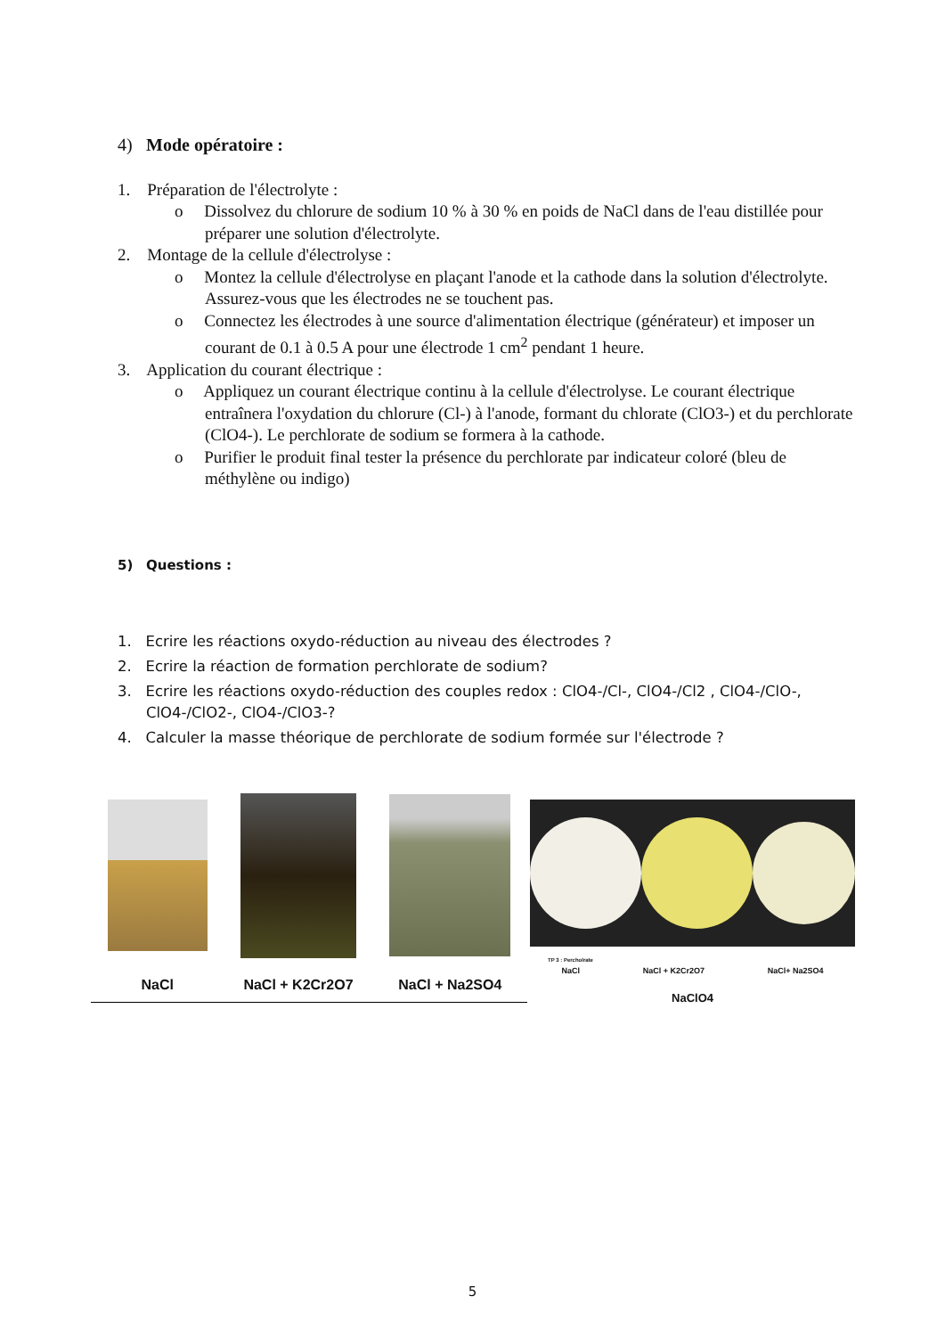4) Mode opératoire :
1. Préparation de l'électrolyte :
o Dissolvez du chlorure de sodium 10 % à 30 % en poids de NaCl dans de l'eau distillée pour préparer une solution d'électrolyte.
2. Montage de la cellule d'électrolyse :
o Montez la cellule d'électrolyse en plaçant l'anode et la cathode dans la solution d'électrolyte. Assurez-vous que les électrodes ne se touchent pas.
o Connectez les électrodes à une source d'alimentation électrique (générateur) et imposer un courant de 0.1 à 0.5 A pour une électrode 1 cm<sup>2</sup> pendant 1 heure.
3. Application du courant électrique :
o Appliquez un courant électrique continu à la cellule d'électrolyse. Le courant électrique entraînera l'oxydation du chlorure (Cl-) à l'anode, formant du chlorate (ClO3-) et du perchlorate (ClO4-). Le perchlorate de sodium se formera à la cathode.
o Purifier le produit final tester la présence du perchlorate par indicateur coloré (bleu de méthylène ou indigo)
5) Questions :
1. Ecrire les réactions oxydo-réduction au niveau des électrodes ?
2. Ecrire la réaction de formation perchlorate de sodium?
3. Ecrire les réactions oxydo-réduction des couples redox : ClO4-/Cl-, ClO4-/Cl2 , ClO4-/ClO-, ClO4-/ClO2-, ClO4-/ClO3-?
4. Calculer la masse théorique de perchlorate de sodium formée sur l'électrode ?
NaCl
NaCl + K2Cr2O7
NaCl + Na2SO4
TP 3 : Percholrate
NaCl NaCl + K2Cr2O7 NaCl+ Na2SO4
NaClO4
5